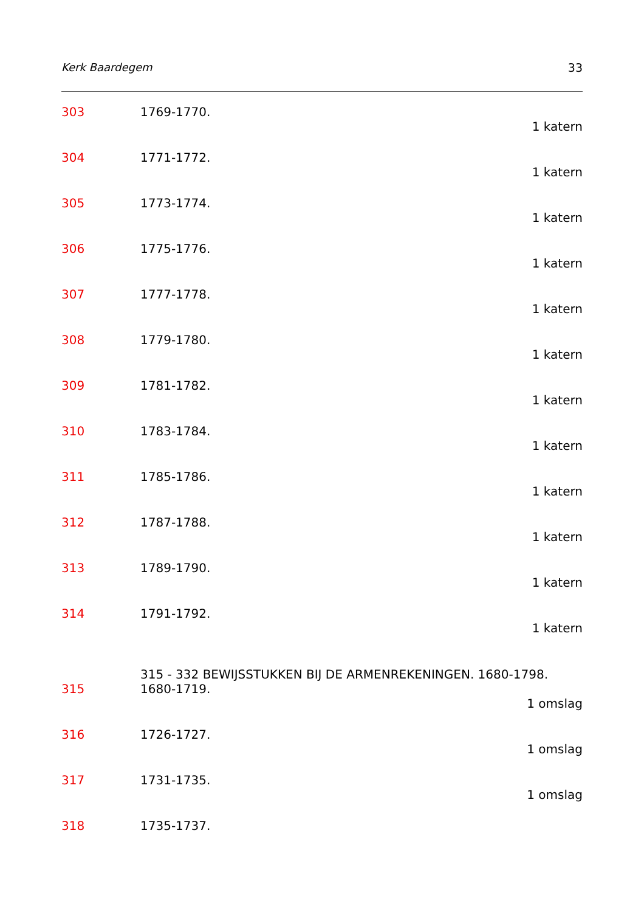Kerk Baardegem 33
303 1769-1770.
1 katern
304 1771-1772.
1 katern
305 1773-1774.
1 katern
306 1775-1776.
1 katern
307 1777-1778.
1 katern
308 1779-1780.
1 katern
309 1781-1782.
1 katern
310 1783-1784.
1 katern
311 1785-1786.
1 katern
312 1787-1788.
1 katern
313 1789-1790.
1 katern
314 1791-1792.
1 katern
315 - 332 BEWIJSSTUKKEN BIJ DE ARMENREKENINGEN. 1680-1798.
315 1680-1719.
1 omslag
316 1726-1727.
1 omslag
317 1731-1735.
1 omslag
318 1735-1737.